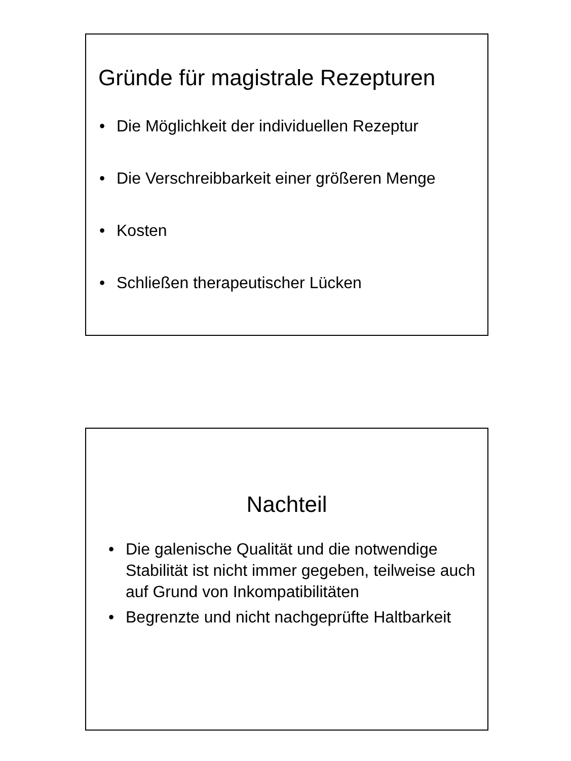Gründe für magistrale Rezepturen
• Die Möglichkeit der individuellen Rezeptur
• Die Verschreibbarkeit einer größeren Menge
• Kosten
• Schließen therapeutischer Lücken
Nachteil
• Die galenische Qualität und die notwendige Stabilität ist nicht immer gegeben, teilweise auch auf Grund von Inkompatibilitäten
• Begrenzte und nicht nachgeprüfte Haltbarkeit